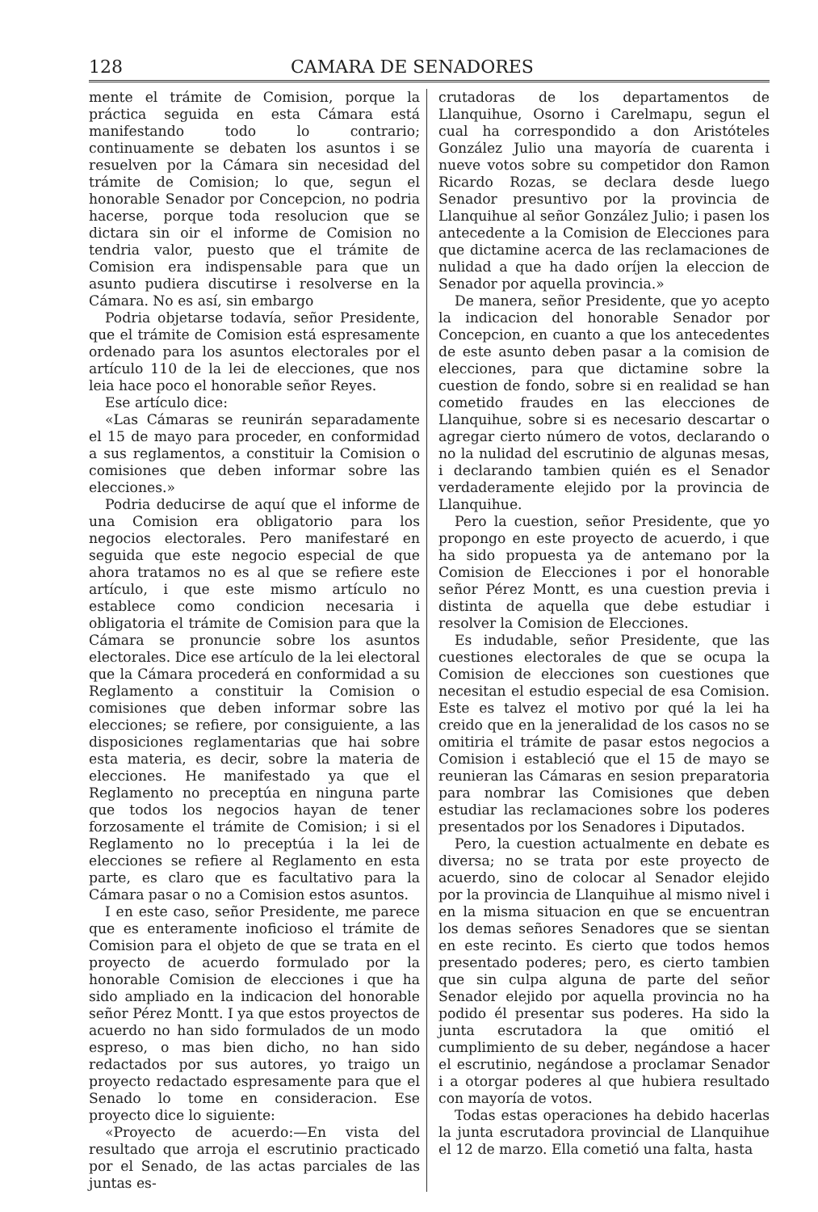128 CAMARA DE SENADORES
mente el trámite de Comision, porque la práctica seguida en esta Cámara está manifestando todo lo contrario; continuamente se debaten los asuntos i se resuelven por la Cámara sin necesidad del trámite de Comision; lo que, segun el honorable Senador por Concepcion, no podria hacerse, porque toda resolucion que se dictara sin oir el informe de Comision no tendria valor, puesto que el trámite de Comision era indispensable para que un asunto pudiera discutirse i resolverse en la Cámara. No es así, sin embargo
Podria objetarse todavía, señor Presidente, que el trámite de Comision está espresamente ordenado para los asuntos electorales por el artículo 110 de la lei de elecciones, que nos leia hace poco el honorable señor Reyes.
Ese artículo dice:
«Las Cámaras se reunirán separadamente el 15 de mayo para proceder, en conformidad a sus reglamentos, a constituir la Comision o comisiones que deben informar sobre las elecciones.»
Podria deducirse de aquí que el informe de una Comision era obligatorio para los negocios electorales. Pero manifestaré en seguida que este negocio especial de que ahora tratamos no es al que se refiere este artículo, i que este mismo artículo no establece como condicion necesaria i obligatoria el trámite de Comision para que la Cámara se pronuncie sobre los asuntos electorales. Dice ese artículo de la lei electoral que la Cámara procederá en conformidad a su Reglamento a constituir la Comision o comisiones que deben informar sobre las elecciones; se refiere, por consiguiente, a las disposiciones reglamentarias que hai sobre esta materia, es decir, sobre la materia de elecciones. He manifestado ya que el Reglamento no preceptúa en ninguna parte que todos los negocios hayan de tener forzosamente el trámite de Comision; i si el Reglamento no lo preceptúa i la lei de elecciones se refiere al Reglamento en esta parte, es claro que es facultativo para la Cámara pasar o no a Comision estos asuntos.
I en este caso, señor Presidente, me parece que es enteramente inoficioso el trámite de Comision para el objeto de que se trata en el proyecto de acuerdo formulado por la honorable Comision de elecciones i que ha sido ampliado en la indicacion del honorable señor Pérez Montt. I ya que estos proyectos de acuerdo no han sido formulados de un modo espreso, o mas bien dicho, no han sido redactados por sus autores, yo traigo un proyecto redactado espresamente para que el Senado lo tome en consideracion. Ese proyecto dice lo siguiente:
«Proyecto de acuerdo:—En vista del resultado que arroja el escrutinio practicado por el Senado, de las actas parciales de las juntas es-
crutadoras de los departamentos de Llanquihue, Osorno i Carelmapu, segun el cual ha correspondido a don Aristóteles González Julio una mayoría de cuarenta i nueve votos sobre su competidor don Ramon Ricardo Rozas, se declara desde luego Senador presuntivo por la provincia de Llanquihue al señor González Julio; i pasen los antecedente a la Comision de Elecciones para que dictamine acerca de las reclamaciones de nulidad a que ha dado oríjen la eleccion de Senador por aquella provincia.»
De manera, señor Presidente, que yo acepto la indicacion del honorable Senador por Concepcion, en cuanto a que los antecedentes de este asunto deben pasar a la comision de elecciones, para que dictamine sobre la cuestion de fondo, sobre si en realidad se han cometido fraudes en las elecciones de Llanquihue, sobre si es necesario descartar o agregar cierto número de votos, declarando o no la nulidad del escrutinio de algunas mesas, i declarando tambien quién es el Senador verdaderamente elejido por la provincia de Llanquihue.
Pero la cuestion, señor Presidente, que yo propongo en este proyecto de acuerdo, i que ha sido propuesta ya de antemano por la Comision de Elecciones i por el honorable señor Pérez Montt, es una cuestion previa i distinta de aquella que debe estudiar i resolver la Comision de Elecciones.
Es indudable, señor Presidente, que las cuestiones electorales de que se ocupa la Comision de elecciones son cuestiones que necesitan el estudio especial de esa Comision. Este es talvez el motivo por qué la lei ha creido que en la jeneralidad de los casos no se omitiria el trámite de pasar estos negocios a Comision i estableció que el 15 de mayo se reunieran las Cámaras en sesion preparatoria para nombrar las Comisiones que deben estudiar las reclamaciones sobre los poderes presentados por los Senadores i Diputados.
Pero, la cuestion actualmente en debate es diversa; no se trata por este proyecto de acuerdo, sino de colocar al Senador elejido por la provincia de Llanquihue al mismo nivel i en la misma situacion en que se encuentran los demas señores Senadores que se sientan en este recinto. Es cierto que todos hemos presentado poderes; pero, es cierto tambien que sin culpa alguna de parte del señor Senador elejido por aquella provincia no ha podido él presentar sus poderes. Ha sido la junta escrutadora la que omitió el cumplimiento de su deber, negándose a hacer el escrutinio, negándose a proclamar Senador i a otorgar poderes al que hubiera resultado con mayoría de votos.
Todas estas operaciones ha debido hacerlas la junta escrutadora provincial de Llanquihue el 12 de marzo. Ella cometió una falta, hasta